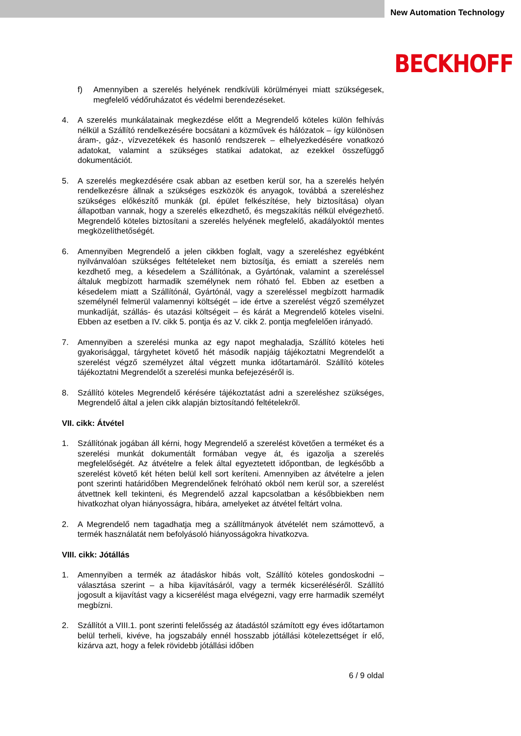New Automation Technology
BECKHOFF
f) Amennyiben a szerelés helyének rendkívüli körülményei miatt szükségesek, megfelelő védőruházatot és védelmi berendezéseket.
4. A szerelés munkálatainak megkezdése előtt a Megrendelő köteles külön felhívás nélkül a Szállító rendelkezésére bocsátani a közművek és hálózatok – így különösen áram-, gáz-, vízvezetékek és hasonló rendszerek – elhelyezkedésére vonatkozó adatokat, valamint a szükséges statikai adatokat, az ezekkel összefüggő dokumentációt.
5. A szerelés megkezdésére csak abban az esetben kerül sor, ha a szerelés helyén rendelkezésre állnak a szükséges eszközök és anyagok, továbbá a szereléshez szükséges előkészítő munkák (pl. épület felkészítése, hely biztosítása) olyan állapotban vannak, hogy a szerelés elkezdhető, és megszakítás nélkül elvégezhető. Megrendelő köteles biztosítani a szerelés helyének megfelelő, akadályoktól mentes megközelíthetőségét.
6. Amennyiben Megrendelő a jelen cikkben foglalt, vagy a szereléshez egyébként nyilvánvalóan szükséges feltételeket nem biztosítja, és emiatt a szerelés nem kezdhető meg, a késedelem a Szállítónak, a Gyártónak, valamint a szereléssel általuk megbízott harmadik személynek nem róható fel. Ebben az esetben a késedelem miatt a Szállítónál, Gyártónál, vagy a szereléssel megbízott harmadik személynél felmerül valamennyi költségét – ide értve a szerelést végző személyzet munkadíját, szállás- és utazási költségeit – és kárát a Megrendelő köteles viselni. Ebben az esetben a IV. cikk 5. pontja és az V. cikk 2. pontja megfelelően irányadó.
7. Amennyiben a szerelési munka az egy napot meghaladja, Szállító köteles heti gyakorisággal, tárgyhetet követő hét második napjáig tájékoztatni Megrendelőt a szerelést végző személyzet által végzett munka időtartamáról. Szállító köteles tájékoztatni Megrendelőt a szerelési munka befejezéséről is.
8. Szállító köteles Megrendelő kérésére tájékoztatást adni a szereléshez szükséges, Megrendelő által a jelen cikk alapján biztosítandó feltételekről.
VII. cikk: Átvétel
1. Szállítónak jogában áll kérni, hogy Megrendelő a szerelést követően a terméket és a szerelési munkát dokumentált formában vegye át, és igazolja a szerelés megfelelőségét. Az átvételre a felek által egyeztetett időpontban, de legkésőbb a szerelést követő két héten belül kell sort keríteni. Amennyiben az átvételre a jelen pont szerinti határidőben Megrendelőnek felróható okból nem kerül sor, a szerelést átvettnek kell tekinteni, és Megrendelő azzal kapcsolatban a későbbiekben nem hivatkozhat olyan hiányosságra, hibára, amelyeket az átvétel feltárt volna.
2. A Megrendelő nem tagadhatja meg a szállítmányok átvételét nem számottevő, a termék használatát nem befolyásoló hiányosságokra hivatkozva.
VIII. cikk: Jótállás
1. Amennyiben a termék az átadáskor hibás volt, Szállító köteles gondoskodni – választása szerint – a hiba kijavításáról, vagy a termék kicseréléséről. Szállító jogosult a kijavítást vagy a kicserélést maga elvégezni, vagy erre harmadik személyt megbízni.
2. Szállítót a VIII.1. pont szerinti felelősség az átadástól számított egy éves időtartamon belül terheli, kivéve, ha jogszabály ennél hosszabb jótállási kötelezettséget ír elő, kizárva azt, hogy a felek rövidebb jótállási időben
6 / 9 oldal